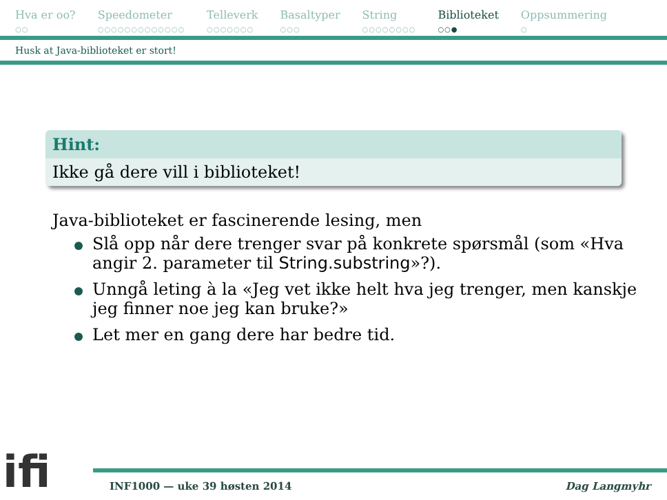Hva er oo?
○○
Speedometer
○○○○○○○○○○○○○
Telleverk
○○○○○○○
Basaltyper
○○○
String
○○○○○○○○
Biblioteket
○○●
Oppsummering
○
Husk at Java-biblioteket er stort!
Hint:
Ikke gå dere vill i biblioteket!
Java-biblioteket er fascinerende lesing, men
Slå opp når dere trenger svar på konkrete spørsmål (som «Hva angir 2. parameter til String.substring»?).
Unngå leting à la «Jeg vet ikke helt hva jeg trenger, men kanskje jeg finner noe jeg kan bruke?»
Let mer en gang dere har bedre tid.
ifi
INF1000 — uke 39 høsten 2014 Dag Langmyhr